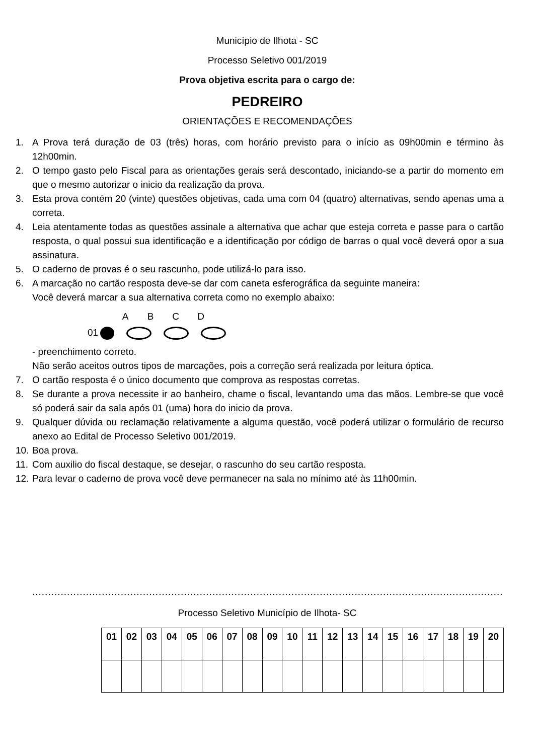Município de Ilhota - SC
Processo Seletivo 001/2019
Prova objetiva escrita para o cargo de:
PEDREIRO
ORIENTAÇÕES E RECOMENDAÇÕES
1. A Prova terá duração de 03 (três) horas, com horário previsto para o início as 09h00min e término às 12h00min.
2. O tempo gasto pelo Fiscal para as orientações gerais será descontado, iniciando-se a partir do momento em que o mesmo autorizar o inicio da realização da prova.
3. Esta prova contém 20 (vinte) questões objetivas, cada uma com 04 (quatro) alternativas, sendo apenas uma a correta.
4. Leia atentamente todas as questões assinale a alternativa que achar que esteja correta e passe para o cartão resposta, o qual possui sua identificação e a identificação por código de barras o qual você deverá opor a sua assinatura.
5. O caderno de provas é o seu rascunho, pode utilizá-lo para isso.
6. A marcação no cartão resposta deve-se dar com caneta esferográfica da seguinte maneira:
Você deverá marcar a sua alternativa correta como no exemplo abaixo:
ABCD
01
- preenchimento correto.
Não serão aceitos outros tipos de marcações, pois a correção será realizada por leitura óptica.
7. O cartão resposta é o único documento que comprova as respostas corretas.
8. Se durante a prova necessite ir ao banheiro, chame o fiscal, levantando uma das mãos. Lembre-se que você só poderá sair da sala após 01 (uma) hora do inicio da prova.
9. Qualquer dúvida ou reclamação relativamente a alguma questão, você poderá utilizar o formulário de recurso anexo ao Edital de Processo Seletivo 001/2019.
10. Boa prova.
11. Com auxilio do fiscal destaque, se desejar, o rascunho do seu cartão resposta.
12. Para levar o caderno de prova você deve permanecer na sala no mínimo até às 11h00min.
......................................................................................................................................................
Processo Seletivo Município de Ilhota- SC
| 01 | 02 | 03 | 04 | 05 | 06 | 07 | 08 | 09 | 10 | 11 | 12 | 13 | 14 | 15 | 16 | 17 | 18 | 19 | 20 |